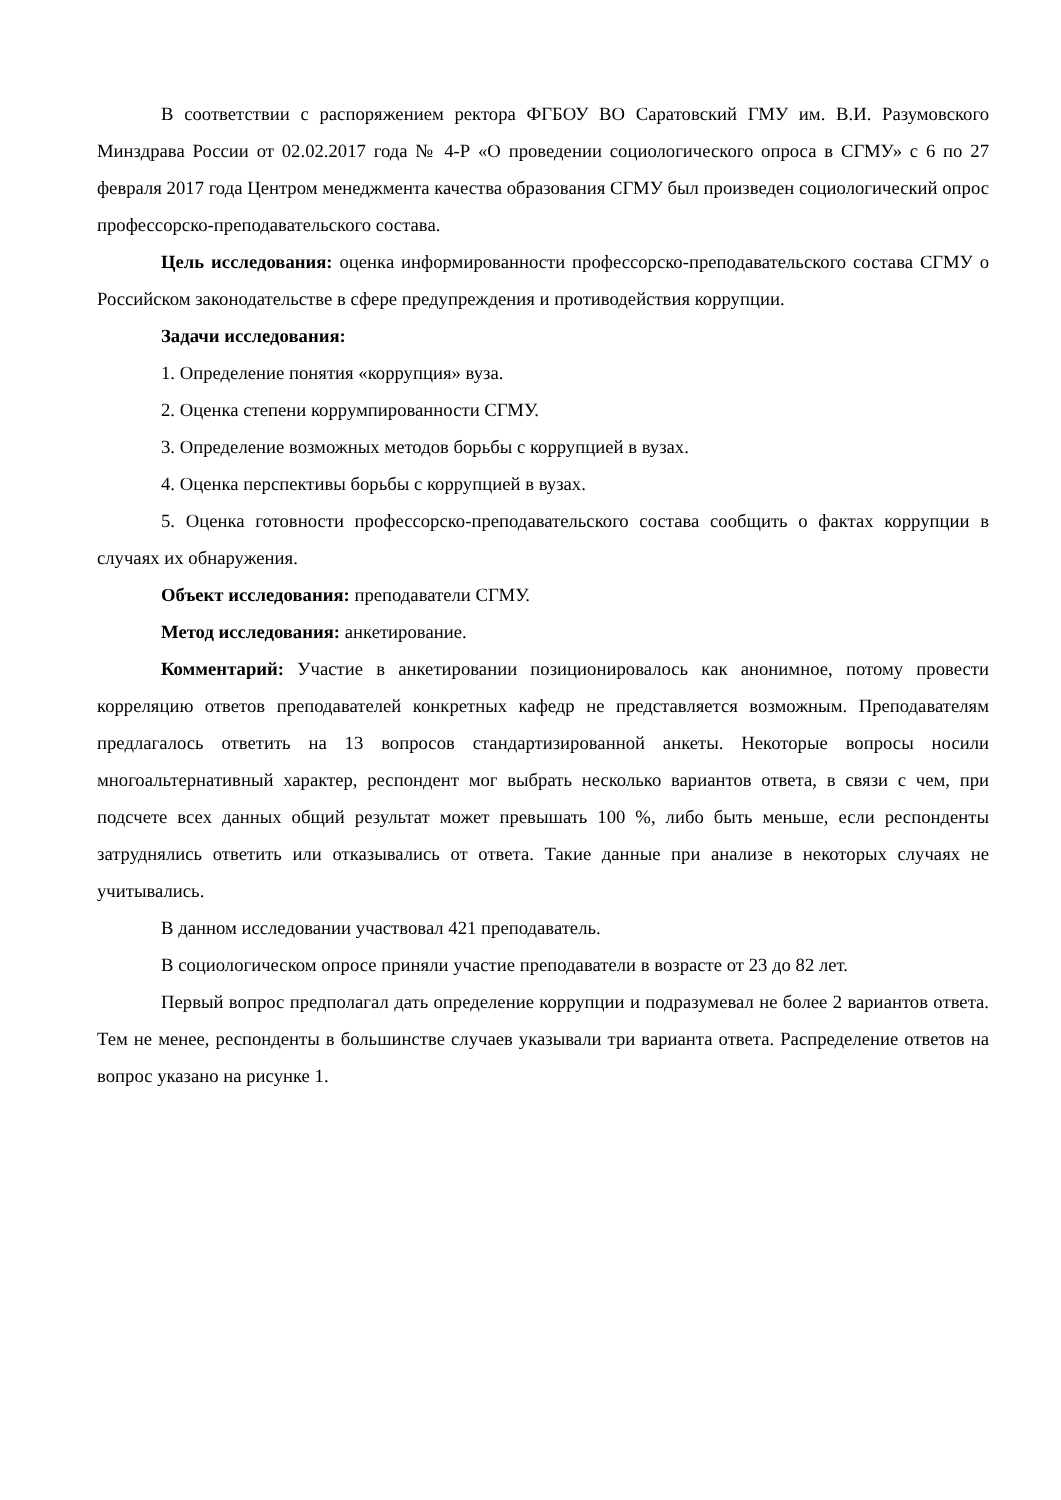В соответствии с распоряжением ректора ФГБОУ ВО Саратовский ГМУ им. В.И. Разумовского Минздрава России от 02.02.2017 года № 4-Р «О проведении социологического опроса в СГМУ» с 6 по 27 февраля 2017 года Центром менеджмента качества образования СГМУ был произведен социологический опрос профессорско-преподавательского состава.
Цель исследования: оценка информированности профессорско-преподавательского состава СГМУ о Российском законодательстве в сфере предупреждения и противодействия коррупции.
Задачи исследования:
1. Определение понятия «коррупция» вуза.
2. Оценка степени коррумпированности СГМУ.
3. Определение возможных методов борьбы с коррупцией в вузах.
4. Оценка перспективы борьбы с коррупцией в вузах.
5. Оценка готовности профессорско-преподавательского состава сообщить о фактах коррупции в случаях их обнаружения.
Объект исследования: преподаватели СГМУ.
Метод исследования: анкетирование.
Комментарий: Участие в анкетировании позиционировалось как анонимное, потому провести корреляцию ответов преподавателей конкретных кафедр не представляется возможным. Преподавателям предлагалось ответить на 13 вопросов стандартизированной анкеты. Некоторые вопросы носили многоальтернативный характер, респондент мог выбрать несколько вариантов ответа, в связи с чем, при подсчете всех данных общий результат может превышать 100 %, либо быть меньше, если респонденты затруднялись ответить или отказывались от ответа. Такие данные при анализе в некоторых случаях не учитывались.
В данном исследовании участвовал 421 преподаватель.
В социологическом опросе приняли участие преподаватели в возрасте от 23 до 82 лет.
Первый вопрос предполагал дать определение коррупции и подразумевал не более 2 вариантов ответа. Тем не менее, респонденты в большинстве случаев указывали три варианта ответа. Распределение ответов на вопрос указано на рисунке 1.